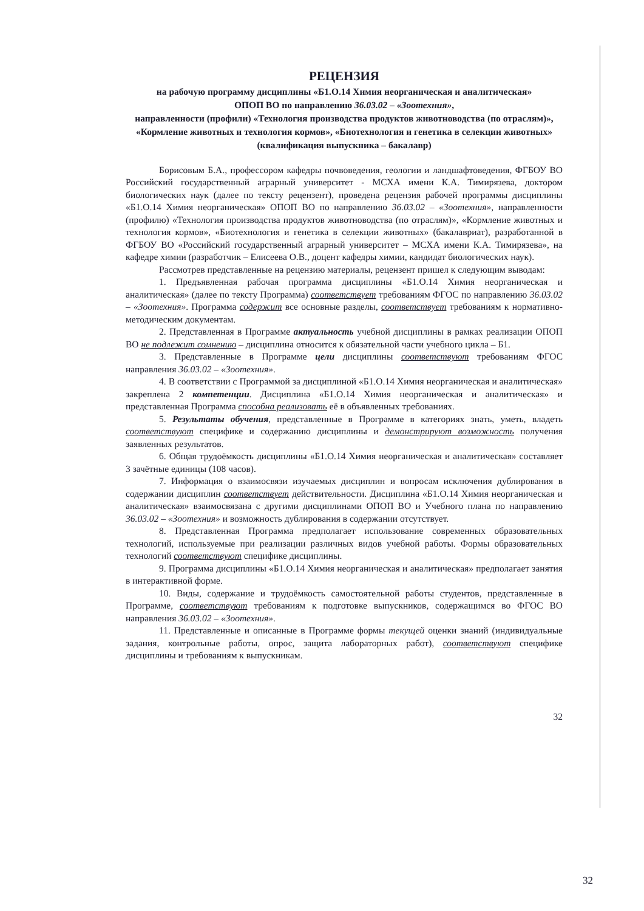РЕЦЕНЗИЯ
на рабочую программу дисциплины «Б1.О.14 Химия неорганическая и аналитическая»
ОПОП ВО по направлению 36.03.02 – «Зоотехния»,
направленности (профили) «Технология производства продуктов животноводства (по отраслям)», «Кормление животных и технология кормов», «Биотехнология и генетика в селекции животных» (квалификация выпускника – бакалавр)
Борисовым Б.А., профессором кафедры почвоведения, геологии и ландшафтоведения, ФГБОУ ВО Российский государственный аграрный университет - МСХА имени К.А. Тимирязева, доктором биологических наук (далее по тексту рецензент), проведена рецензия рабочей программы дисциплины «Б1.О.14 Химия неорганическая» ОПОП ВО по направлению 36.03.02 – «Зоотехния», направленности (профилю) «Технология производства продуктов животноводства (по отраслям)», «Кормление животных и технология кормов», «Биотехнология и генетика в селекции животных» (бакалавриат), разработанной в ФГБОУ ВО «Российский государственный аграрный университет – МСХА имени К.А. Тимирязева», на кафедре химии (разработчик – Елисеева О.В., доцент кафедры химии, кандидат биологических наук).
Рассмотрев представленные на рецензию материалы, рецензент пришел к следующим выводам:
1. Предъявленная рабочая программа дисциплины «Б1.О.14 Химия неорганическая и аналитическая» (далее по тексту Программа) соответствует требованиям ФГОС по направлению 36.03.02 – «Зоотехния». Программа содержит все основные разделы, соответствует требованиям к нормативно-методическим документам.
2. Представленная в Программе актуальность учебной дисциплины в рамках реализации ОПОП ВО не подлежит сомнению – дисциплина относится к обязательной части учебного цикла – Б1.
3. Представленные в Программе цели дисциплины соответствуют требованиям ФГОС направления 36.03.02 – «Зоотехния».
4. В соответствии с Программой за дисциплиной «Б1.О.14 Химия неорганическая и аналитическая» закреплена 2 компетенции. Дисциплина «Б1.О.14 Химия неорганическая и аналитическая» и представленная Программа способна реализовать её в объявленных требованиях.
5. Результаты обучения, представленные в Программе в категориях знать, уметь, владеть соответствуют специфике и содержанию дисциплины и демонстрируют возможность получения заявленных результатов.
6. Общая трудоёмкость дисциплины «Б1.О.14 Химия неорганическая и аналитическая» составляет 3 зачётные единицы (108 часов).
7. Информация о взаимосвязи изучаемых дисциплин и вопросам исключения дублирования в содержании дисциплин соответствует действительности. Дисциплина «Б1.О.14 Химия неорганическая и аналитическая» взаимосвязана с другими дисциплинами ОПОП ВО и Учебного плана по направлению 36.03.02 – «Зоотехния» и возможность дублирования в содержании отсутствует.
8. Представленная Программа предполагает использование современных образовательных технологий, используемые при реализации различных видов учебной работы. Формы образовательных технологий соответствуют специфике дисциплины.
9. Программа дисциплины «Б1.О.14 Химия неорганическая и аналитическая» предполагает занятия в интерактивной форме.
10. Виды, содержание и трудоёмкость самостоятельной работы студентов, представленные в Программе, соответствуют требованиям к подготовке выпускников, содержащимся во ФГОС ВО направления 36.03.02 – «Зоотехния».
11. Представленные и описанные в Программе формы текущей оценки знаний (индивидуальные задания, контрольные работы, опрос, защита лабораторных работ), соответствуют специфике дисциплины и требованиям к выпускникам.
32
32